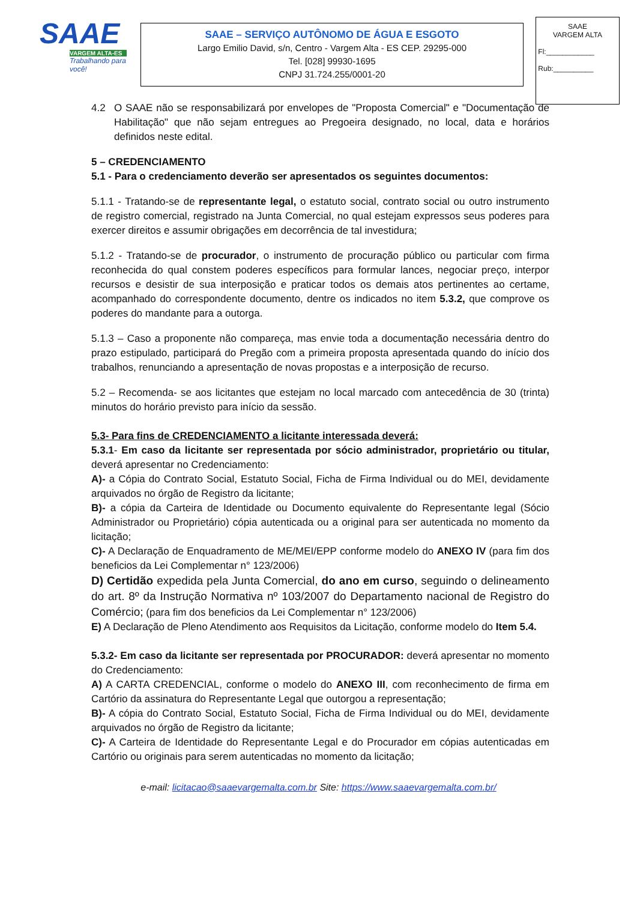SAAE
VARGEM ALTA-ES
Trabalhando para você!
SAAE – SERVIÇO AUTÔNOMO DE ÁGUA E ESGOTO
Largo Emilio David, s/n, Centro - Vargem Alta - ES CEP. 29295-000
Tel. [028] 99930-1695
CNPJ 31.724.255/0001-20
SAAE
VARGEM ALTA
Fl:____________
Rub:__________
4.2 O SAAE não se responsabilizará por envelopes de "Proposta Comercial" e "Documentação de Habilitação" que não sejam entregues ao Pregoeira designado, no local, data e horários definidos neste edital.
5 – CREDENCIAMENTO
5.1 - Para o credenciamento deverão ser apresentados os seguintes documentos:
5.1.1 - Tratando-se de representante legal, o estatuto social, contrato social ou outro instrumento de registro comercial, registrado na Junta Comercial, no qual estejam expressos seus poderes para exercer direitos e assumir obrigações em decorrência de tal investidura;
5.1.2 - Tratando-se de procurador, o instrumento de procuração público ou particular com firma reconhecida do qual constem poderes específicos para formular lances, negociar preço, interpor recursos e desistir de sua interposição e praticar todos os demais atos pertinentes ao certame, acompanhado do correspondente documento, dentre os indicados no item 5.3.2, que comprove os poderes do mandante para a outorga.
5.1.3 – Caso a proponente não compareça, mas envie toda a documentação necessária dentro do prazo estipulado, participará do Pregão com a primeira proposta apresentada quando do início dos trabalhos, renunciando a apresentação de novas propostas e a interposição de recurso.
5.2 – Recomenda- se aos licitantes que estejam no local marcado com antecedência de 30 (trinta) minutos do horário previsto para início da sessão.
5.3- Para fins de CREDENCIAMENTO a licitante interessada deverá:
5.3.1- Em caso da licitante ser representada por sócio administrador, proprietário ou titular, deverá apresentar no Credenciamento:
A)- a Cópia do Contrato Social, Estatuto Social, Ficha de Firma Individual ou do MEI, devidamente arquivados no órgão de Registro da licitante;
B)- a cópia da Carteira de Identidade ou Documento equivalente do Representante legal (Sócio Administrador ou Proprietário) cópia autenticada ou a original para ser autenticada no momento da licitação;
C)- A Declaração de Enquadramento de ME/MEI/EPP conforme modelo do ANEXO IV (para fim dos beneficios da Lei Complementar n° 123/2006)
D) Certidão expedida pela Junta Comercial, do ano em curso, seguindo o delineamento do art. 8º da Instrução Normativa nº 103/2007 do Departamento nacional de Registro do Comércio; (para fim dos beneficios da Lei Complementar n° 123/2006)
E) A Declaração de Pleno Atendimento aos Requisitos da Licitação, conforme modelo do Item 5.4.
5.3.2- Em caso da licitante ser representada por PROCURADOR: deverá apresentar no momento do Credenciamento:
A) A CARTA CREDENCIAL, conforme o modelo do ANEXO III, com reconhecimento de firma em Cartório da assinatura do Representante Legal que outorgou a representação;
B)- A cópia do Contrato Social, Estatuto Social, Ficha de Firma Individual ou do MEI, devidamente arquivados no órgão de Registro da licitante;
C)- A Carteira de Identidade do Representante Legal e do Procurador em cópias autenticadas em Cartório ou originais para serem autenticadas no momento da licitação;
e-mail: licitacao@saaevargemalta.com.br Site: https://www.saaevargemalta.com.br/